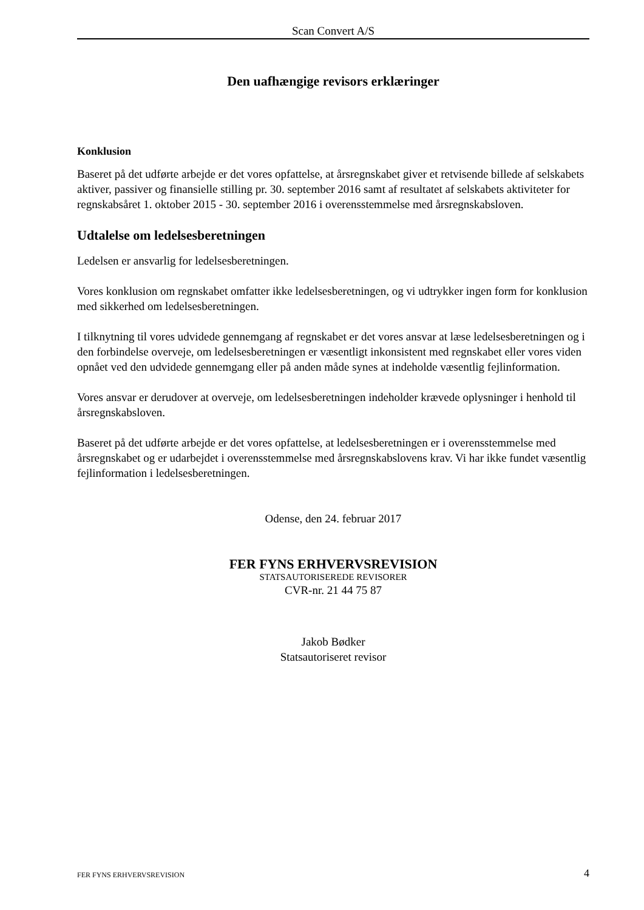Scan Convert A/S
Den uafhængige revisors erklæringer
Konklusion
Baseret på det udførte arbejde er det vores opfattelse, at årsregnskabet giver et retvisende billede af selskabets aktiver, passiver og finansielle stilling pr. 30. september 2016 samt af resultatet af selskabets aktiviteter for regnskabsåret 1. oktober 2015 - 30. september 2016 i overensstemmelse med årsregnskabsloven.
Udtalelse om ledelsesberetningen
Ledelsen er ansvarlig for ledelsesberetningen.
Vores konklusion om regnskabet omfatter ikke ledelsesberetningen, og vi udtrykker ingen form for konklusion med sikkerhed om ledelsesberetningen.
I tilknytning til vores udvidede gennemgang af regnskabet er det vores ansvar at læse ledelsesberetningen og i den forbindelse overveje, om ledelsesberetningen er væsentligt inkonsistent med regnskabet eller vores viden opnået ved den udvidede gennemgang eller på anden måde synes at indeholde væsentlig fejlinformation.
Vores ansvar er derudover at overveje, om ledelsesberetningen indeholder krævede oplysninger i henhold til årsregnskabsloven.
Baseret på det udførte arbejde er det vores opfattelse, at ledelsesberetningen er i overensstemmelse med årsregnskabet og er udarbejdet i overensstemmelse med årsregnskabslovens krav. Vi har ikke fundet væsentlig fejlinformation i ledelsesberetningen.
Odense, den 24. februar 2017
FER FYNS ERHVERVSREVISION
STATSAUTORISEREDE REVISORER
CVR-nr. 21 44 75 87
Jakob Bødker
Statsautoriseret revisor
FER FYNS ERHVERVSREVISION 4